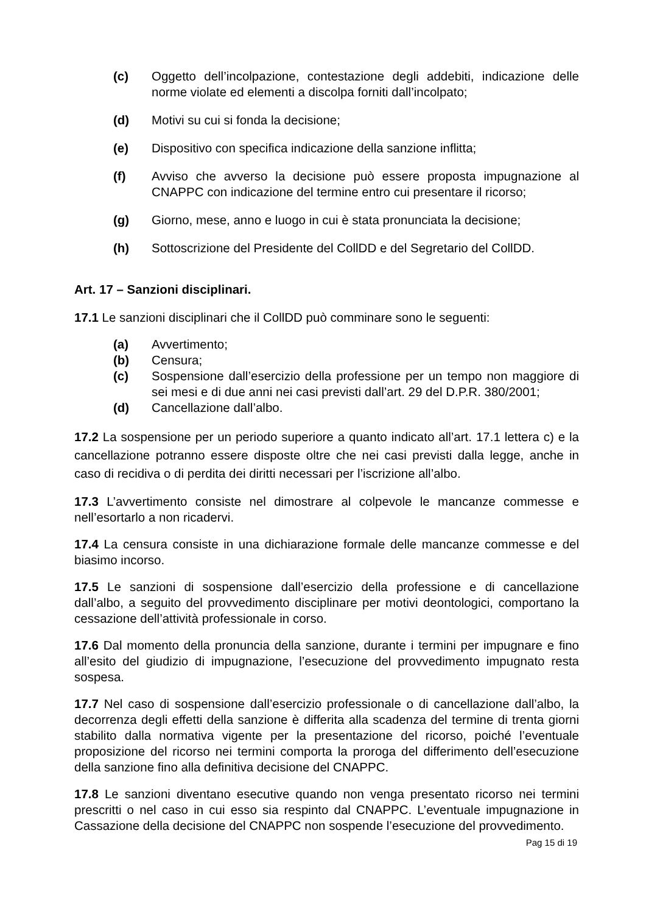(c) Oggetto dell’incolpazione, contestazione degli addebiti, indicazione delle norme violate ed elementi a discolpa forniti dall’incolpato;
(d) Motivi su cui si fonda la decisione;
(e) Dispositivo con specifica indicazione della sanzione inflitta;
(f) Avviso che avverso la decisione può essere proposta impugnazione al CNAPPC con indicazione del termine entro cui presentare il ricorso;
(g) Giorno, mese, anno e luogo in cui è stata pronunciata la decisione;
(h) Sottoscrizione del Presidente del CollDD e del Segretario del CollDD.
Art. 17 – Sanzioni disciplinari.
17.1 Le sanzioni disciplinari che il CollDD può comminare sono le seguenti:
(a) Avvertimento;
(b) Censura;
(c) Sospensione dall’esercizio della professione per un tempo non maggiore di sei mesi e di due anni nei casi previsti dall’art. 29 del D.P.R. 380/2001;
(d) Cancellazione dall’albo.
17.2 La sospensione per un periodo superiore a quanto indicato all’art. 17.1 lettera c) e la cancellazione potranno essere disposte oltre che nei casi previsti dalla legge, anche in caso di recidiva o di perdita dei diritti necessari per l’iscrizione all’albo.
17.3 L’avvertimento consiste nel dimostrare al colpevole le mancanze commesse e nell’esortarlo a non ricadervi.
17.4 La censura consiste in una dichiarazione formale delle mancanze commesse e del biasimo incorso.
17.5 Le sanzioni di sospensione dall’esercizio della professione e di cancellazione dall’albo, a seguito del provvedimento disciplinare per motivi deontologici, comportano la cessazione dell’attività professionale in corso.
17.6 Dal momento della pronuncia della sanzione, durante i termini per impugnare e fino all’esito del giudizio di impugnazione, l’esecuzione del provvedimento impugnato resta sospesa.
17.7 Nel caso di sospensione dall’esercizio professionale o di cancellazione dall’albo, la decorrenza degli effetti della sanzione è differita alla scadenza del termine di trenta giorni stabilito dalla normativa vigente per la presentazione del ricorso, poiché l’eventuale proposizione del ricorso nei termini comporta la proroga del differimento dell’esecuzione della sanzione fino alla definitiva decisione del CNAPPC.
17.8 Le sanzioni diventano esecutive quando non venga presentato ricorso nei termini prescritti o nel caso in cui esso sia respinto dal CNAPPC. L’eventuale impugnazione in Cassazione della decisione del CNAPPC non sospende l’esecuzione del provvedimento.
Pag 15 di 19